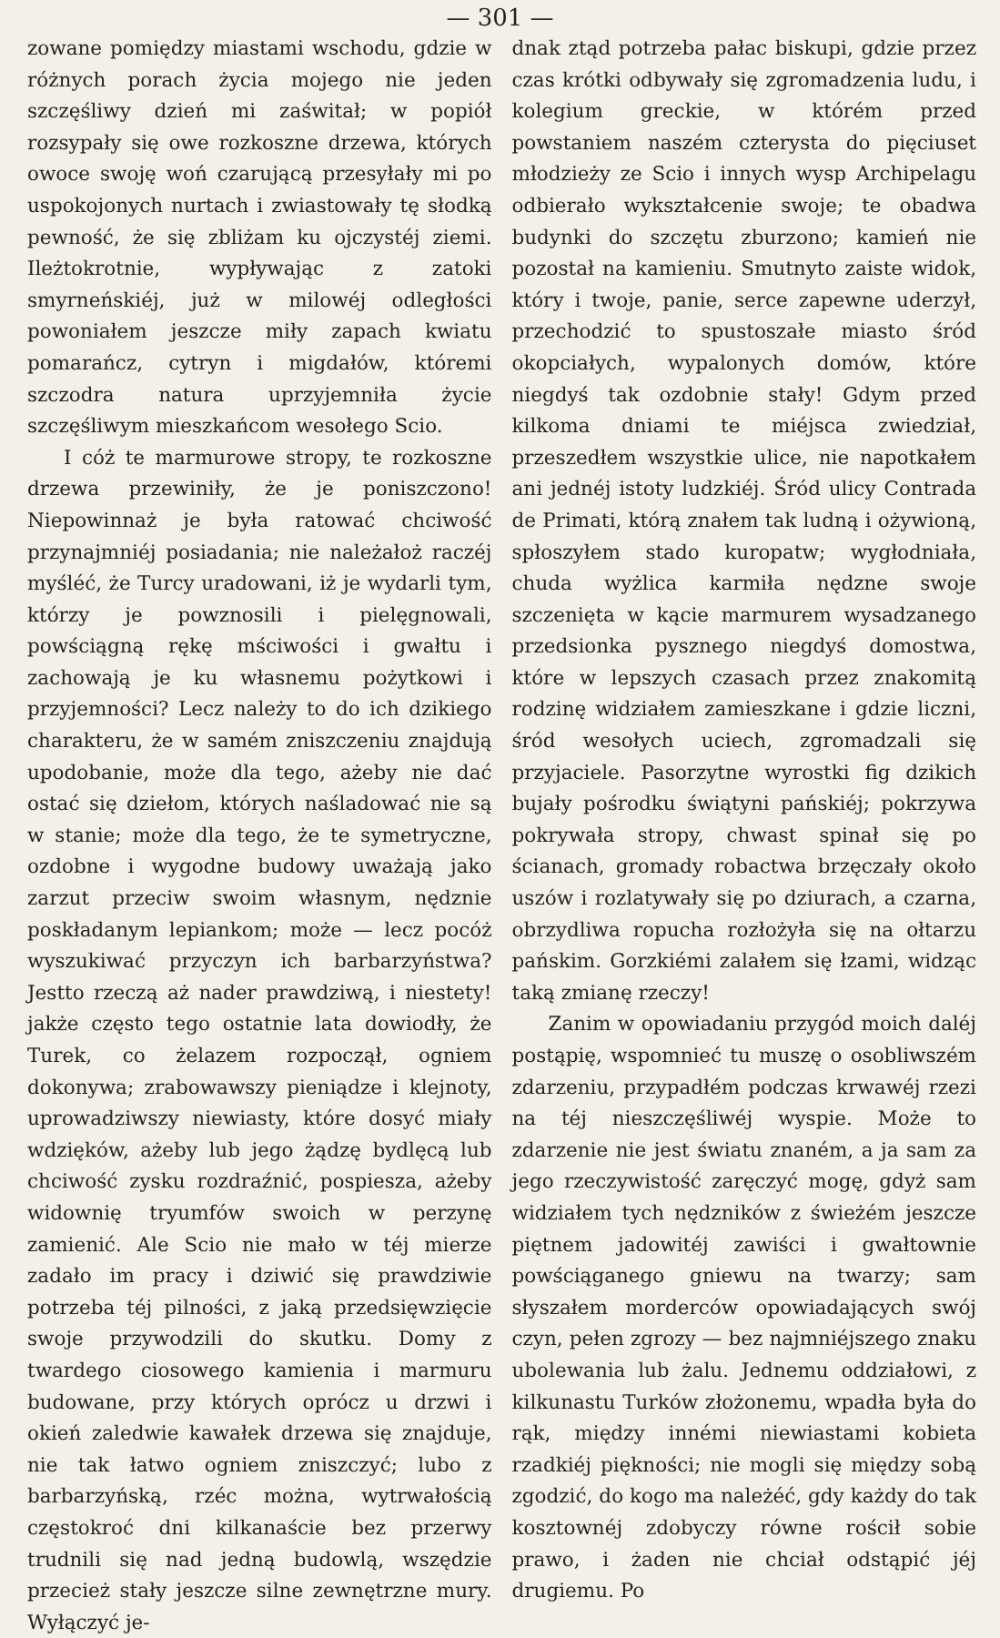— 301 —
zowane pomiędzy miastami wschodu, gdzie w różnych porach życia mojego nie jeden szczęśliwy dzień mi zaświtał; w popiół rozsypały się owe rozkoszne drzewa, których owoce swoję woń czarującą przesyłały mi po uspokojonych nurtach i zwiastowały tę słodką pewność, że się zbliżam ku ojczystéj ziemi. Ileżtokrotnie, wypływając z zatoki smyrneńskiéj, już w milowéj odległości powoniałem jeszcze miły zapach kwiatu pomarańcz, cytryn i migdałów, któremi szczodra natura uprzyjemniła życie szczęśliwym mieszkańcom wesołego Scio.
I cóż te marmurowe stropy, te rozkoszne drzewa przewiniły, że je poniszczono! Niepowinnaż je była ratować chciwość przynajmniéj posiadania; nie należałoż raczéj myśléć, że Turcy uradowani, iż je wydarli tym, którzy je powznosili i pielęgnowali, powściągną rękę mściwości i gwałtu i zachowają je ku własnemu pożytkowi i przyjemności? Lecz należy to do ich dzikiego charakteru, że w samém zniszczeniu znajdują upodobanie, może dla tego, ażeby nie dać ostać się dziełom, których naśladować nie są w stanie; może dla tego, że te symetryczne, ozdobne i wygodne budowy uważają jako zarzut przeciw swoim własnym, nędznie poskładanym lepiankom; może — lecz pocóż wyszukiwać przyczyn ich barbarzyństwa? Jestto rzeczą aż nader prawdziwą, i niestety! jakże często tego ostatnie lata dowiodły, że Turek, co żelazem rozpoczął, ogniem dokonywa; zrabowawszy pieniądze i klejnoty, uprowadziwszy niewiasty, które dosyć miały wdzięków, ażeby lub jego żądzę bydlęcą lub chciwość zysku rozdraźnić, pospiesza, ażeby widownię tryumfów swoich w perzynę zamienić. Ale Scio nie mało w téj mierze zadało im pracy i dziwić się prawdziwie potrzeba téj pilności, z jaką przedsięwzięcie swoje przywodzili do skutku. Domy z twardego ciosowego kamienia i marmuru budowane, przy których oprócz u drzwi i okień zaledwie kawałek drzewa się znajduje, nie tak łatwo ogniem zniszczyć; lubo z barbarzyńską, rzéc można, wytrwałością częstokroć dni kilkanaście bez przerwy trudnili się nad jedną budowlą, wszędzie przecież stały jeszcze silne zewnętrzne mury. Wyłączyć je-
dnak ztąd potrzeba pałac biskupi, gdzie przez czas krótki odbywały się zgromadzenia ludu, i kolegium greckie, w którém przed powstaniem naszém czterysta do pięciuset młodzieży ze Scio i innych wysp Archipelagu odbierało wykształcenie swoje; te obadwa budynki do szczętu zburzono; kamień nie pozostał na kamieniu. Smutnyto zaiste widok, który i twoje, panie, serce zapewne uderzył, przechodzić to spustoszałe miasto śród okopciałych, wypalonych domów, które niegdyś tak ozdobnie stały! Gdym przed kilkoma dniami te miéjsca zwiedział, przeszedłem wszystkie ulice, nie napotkałem ani jednéj istoty ludzkiéj. Śród ulicy Contrada de Primati, którą znałem tak ludną i ożywioną, spłoszyłem stado kuropatw; wygłodniała, chuda wyżlica karmiła nędzne swoje szczenięta w kącie marmurem wysadzanego przedsionka pysznego niegdyś domostwa, które w lepszych czasach przez znakomitą rodzinę widziałem zamieszkane i gdzie liczni, śród wesołych uciech, zgromadzali się przyjaciele. Pasorzytne wyrostki fig dzikich bujały pośrodku świątyni pańskiéj; pokrzywa pokrywała stropy, chwast spinał się po ścianach, gromady robactwa brzęczały około uszów i rozlatywały się po dziurach, a czarna, obrzydliwa ropucha rozłożyła się na ołtarzu pańskim. Gorzkiémi zalałem się łzami, widząc taką zmianę rzeczy!
Zanim w opowiadaniu przygód moich daléj postąpię, wspomnieć tu muszę o osobliwszém zdarzeniu, przypadłém podczas krwawéj rzezi na téj nieszczęśliwéj wyspie. Może to zdarzenie nie jest światu znaném, a ja sam za jego rzeczywistość zaręczyć mogę, gdyż sam widziałem tych nędzników z świeżém jeszcze piętnem jadowitéj zawiści i gwałtownie powściąganego gniewu na twarzy; sam słyszałem morderców opowiadających swój czyn, pełen zgrozy — bez najmniéjszego znaku ubolewania lub żalu. Jednemu oddziałowi, z kilkunastu Turków złożonemu, wpadła była do rąk, między innémi niewiastami kobieta rzadkiéj piękności; nie mogli się między sobą zgodzić, do kogo ma należéć, gdy każdy do tak kosztownéj zdobyczy równe rościł sobie prawo, i żaden nie chciał odstąpić jéj drugiemu. Po